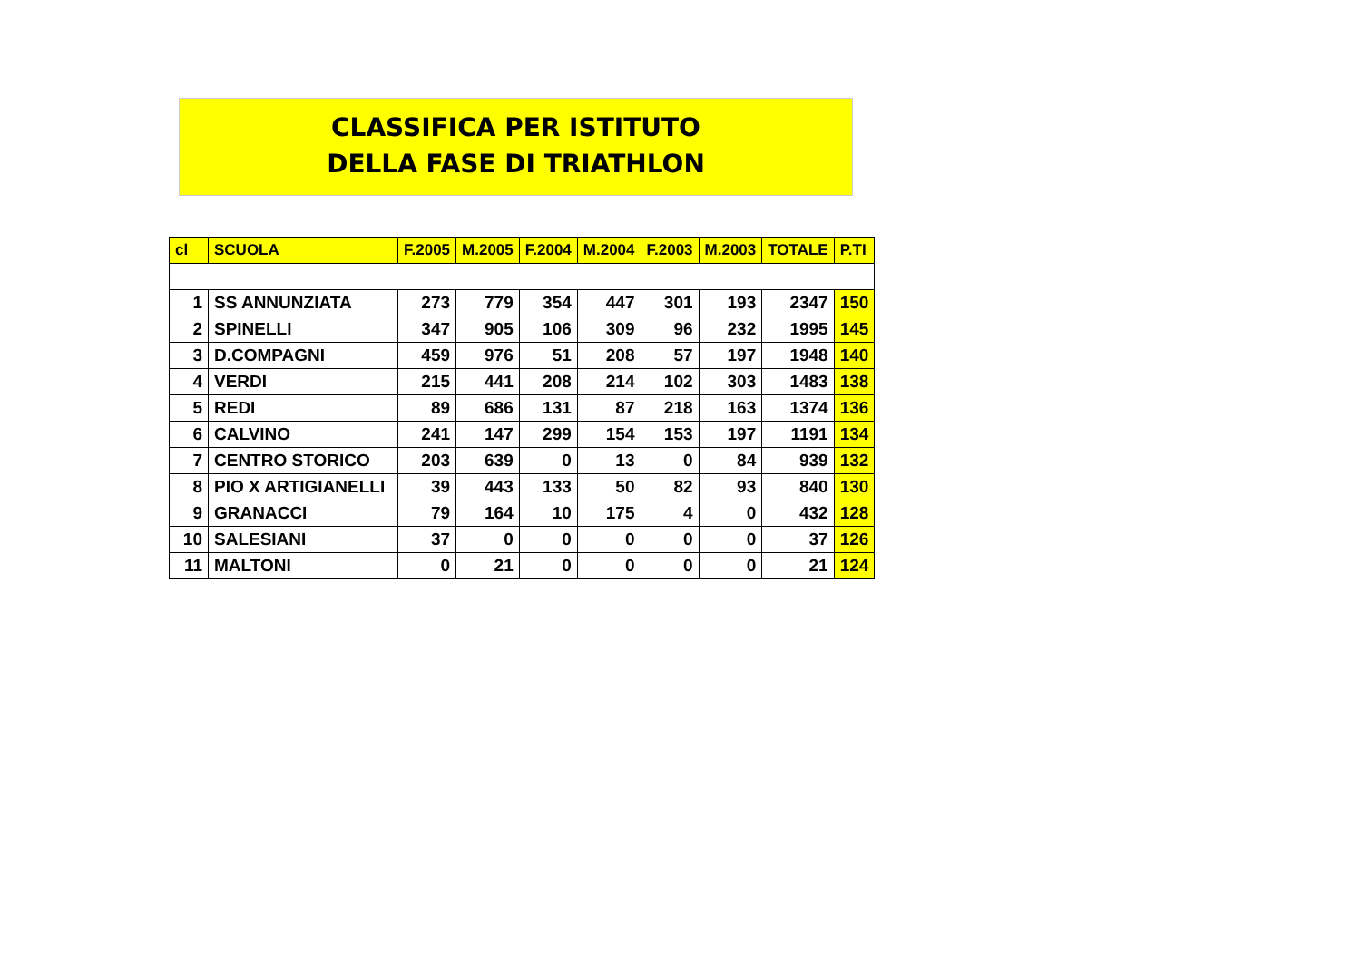CLASSIFICA PER ISTITUTO
DELLA FASE DI TRIATHLON
| cl | SCUOLA | F.2005 | M.2005 | F.2004 | M.2004 | F.2003 | M.2003 | TOTALE | P.TI |
| --- | --- | --- | --- | --- | --- | --- | --- | --- | --- |
| 1 | SS ANNUNZIATA | 273 | 779 | 354 | 447 | 301 | 193 | 2347 | 150 |
| 2 | SPINELLI | 347 | 905 | 106 | 309 | 96 | 232 | 1995 | 145 |
| 3 | D.COMPAGNI | 459 | 976 | 51 | 208 | 57 | 197 | 1948 | 140 |
| 4 | VERDI | 215 | 441 | 208 | 214 | 102 | 303 | 1483 | 138 |
| 5 | REDI | 89 | 686 | 131 | 87 | 218 | 163 | 1374 | 136 |
| 6 | CALVINO | 241 | 147 | 299 | 154 | 153 | 197 | 1191 | 134 |
| 7 | CENTRO STORICO | 203 | 639 | 0 | 13 | 0 | 84 | 939 | 132 |
| 8 | PIO X ARTIGIANELLI | 39 | 443 | 133 | 50 | 82 | 93 | 840 | 130 |
| 9 | GRANACCI | 79 | 164 | 10 | 175 | 4 | 0 | 432 | 128 |
| 10 | SALESIANI | 37 | 0 | 0 | 0 | 0 | 0 | 37 | 126 |
| 11 | MALTONI | 0 | 21 | 0 | 0 | 0 | 0 | 21 | 124 |